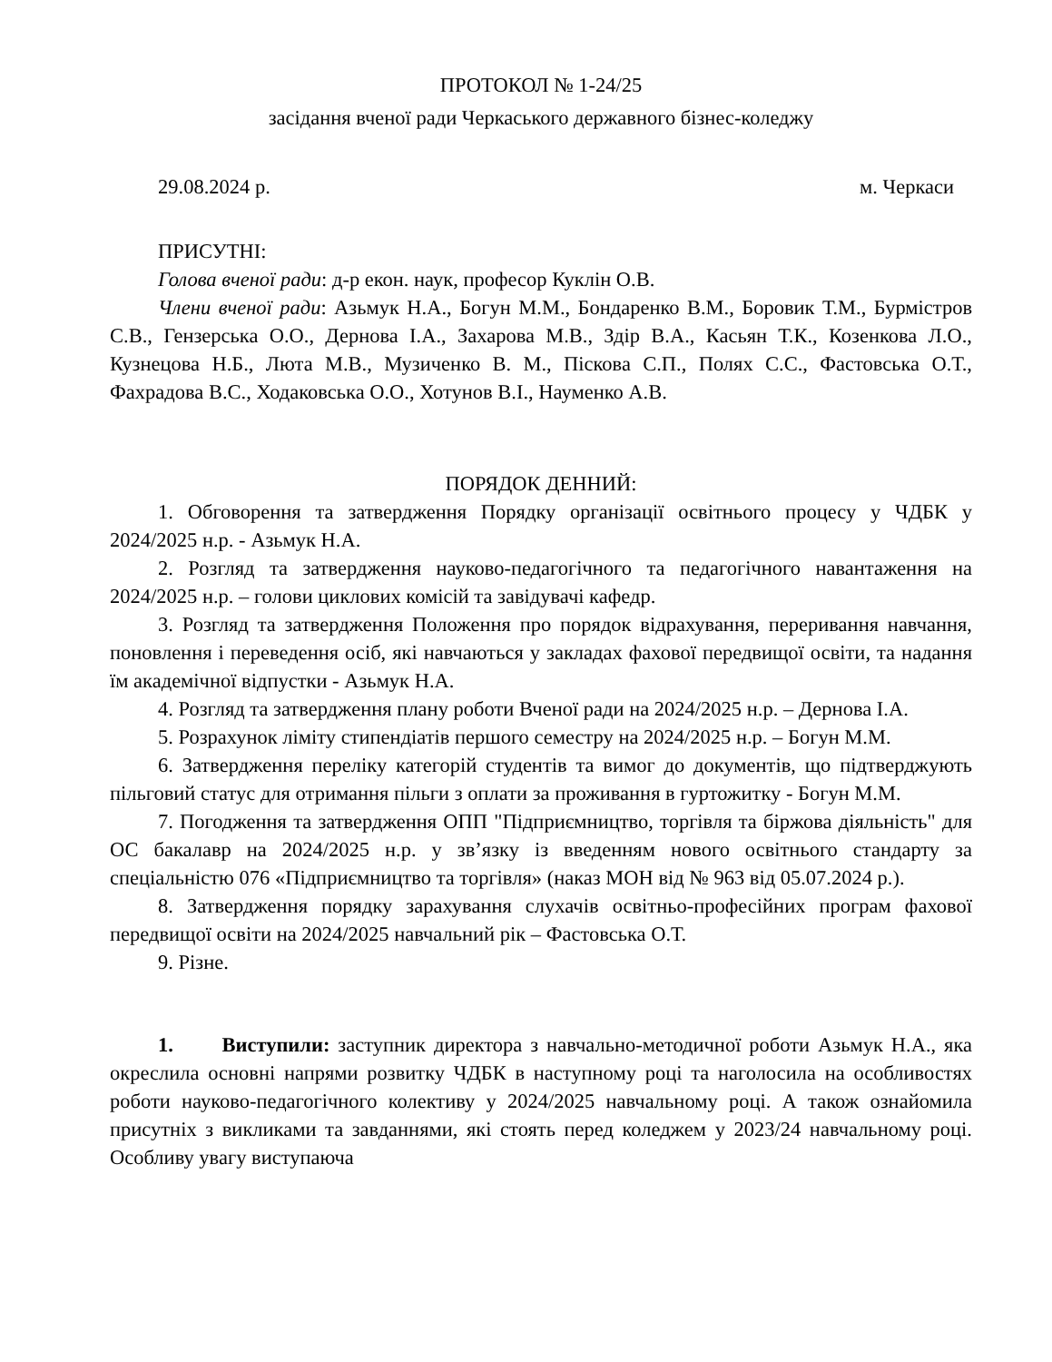ПРОТОКОЛ № 1-24/25
засідання вченої ради Черкаського державного бізнес-коледжу
29.08.2024 р. м. Черкаси
ПРИСУТНІ:
Голова вченої ради: д-р екон. наук, професор Куклін О.В.
Члени вченої ради: Азьмук Н.А., Богун М.М., Бондаренко В.М., Боровик Т.М., Бурмістров С.В., Гензерська О.О., Дернова І.А., Захарова М.В., Здір В.А., Касьян Т.К., Козенкова Л.О., Кузнецова Н.Б., Люта М.В., Музиченко В. М., Піскова С.П., Полях С.С., Фастовська О.Т., Фахрадова В.С., Ходаковська О.О., Хотунов В.І., Науменко А.В.
ПОРЯДОК ДЕННИЙ:
1. Обговорення та затвердження Порядку організації освітнього процесу у ЧДБК у 2024/2025 н.р. - Азьмук Н.А.
2. Розгляд та затвердження науково-педагогічного та педагогічного навантаження на 2024/2025 н.р. – голови циклових комісій та завідувачі кафедр.
3. Розгляд та затвердження Положення про порядок відрахування, переривання навчання, поновлення і переведення осіб, які навчаються у закладах фахової передвищої освіти, та надання їм академічної відпустки - Азьмук Н.А.
4. Розгляд та затвердження плану роботи Вченої ради на 2024/2025 н.р. – Дернова І.А.
5. Розрахунок ліміту стипендіатів першого семестру на 2024/2025 н.р. – Богун М.М.
6. Затвердження переліку категорій студентів та вимог до документів, що підтверджують пільговий статус для отримання пільги з оплати за проживання в гуртожитку - Богун М.М.
7. Погодження та затвердження ОПП "Підприємництво, торгівля та біржова діяльність" для ОС бакалавр на 2024/2025 н.р. у зв’язку із введенням нового освітнього стандарту за спеціальністю 076 «Підприємництво та торгівля» (наказ МОН від № 963 від 05.07.2024 р.).
8. Затвердження порядку зарахування слухачів освітньо-професійних програм фахової передвищої освіти на 2024/2025 навчальний рік – Фастовська О.Т.
9. Різне.
1. Виступили: заступник директора з навчально-методичної роботи Азьмук Н.А., яка окреслила основні напрями розвитку ЧДБК в наступному році та наголосила на особливостях роботи науково-педагогічного колективу у 2024/2025 навчальному році. А також ознайомила присутніх з викликами та завданнями, які стоять перед коледжем у 2023/24 навчальному році. Особливу увагу виступаюча